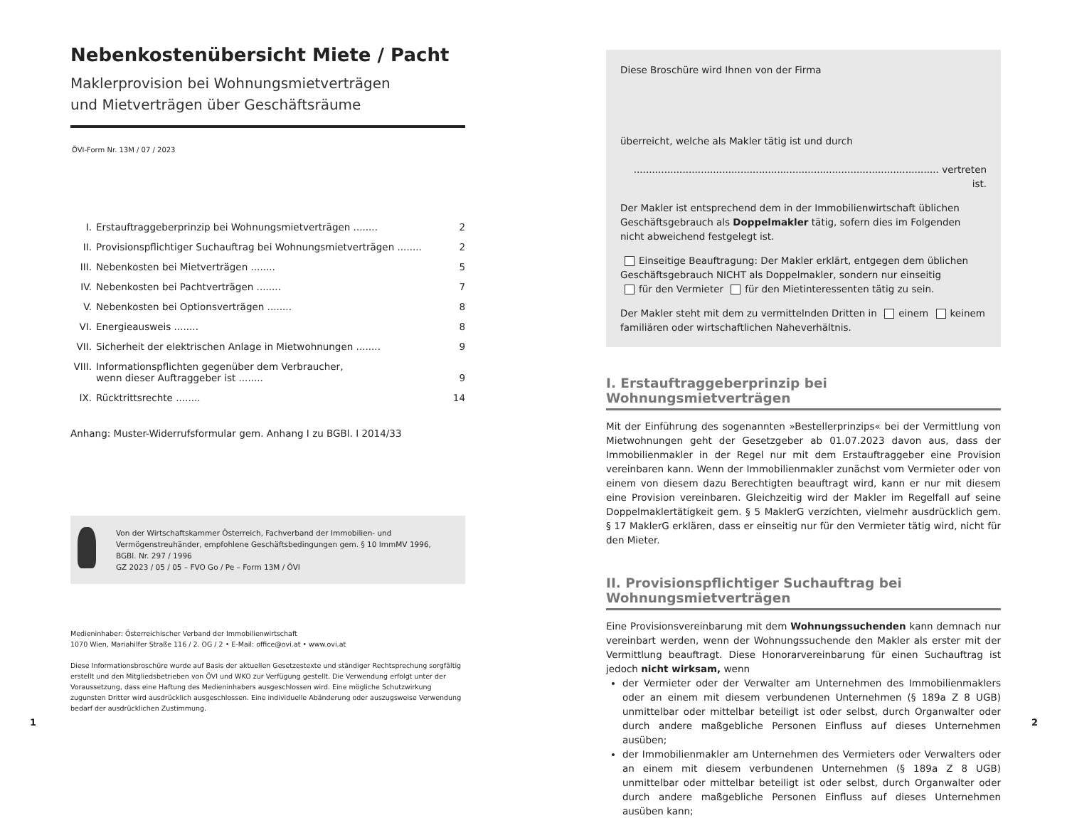Nebenkostenübersicht Miete / Pacht
Maklerprovision bei Wohnungsmietverträgen
und Mietverträgen über Geschäftsräume
ÖVI-Form Nr. 13M / 07 / 2023
I. Erstauftraggeberprinzip bei Wohnungsmietverträgen ........ 2
II. Provisionspflichtiger Suchauftrag bei Wohnungsmietverträgen ........ 2
III. Nebenkosten bei Mietverträgen ........ 5
IV. Nebenkosten bei Pachtverträgen ........ 7
V. Nebenkosten bei Optionsverträgen ........ 8
VI. Energieausweis ........ 8
VII. Sicherheit der elektrischen Anlage in Mietwohnungen ........ 9
VIII. Informationspflichten gegenüber dem Verbraucher,
wenn dieser Auftraggeber ist ........
9
IX. Rücktrittsrechte ........ 14
Anhang: Muster-Widerrufsformular gem. Anhang I zu BGBl. I 2014/33
Von der Wirtschaftskammer Österreich, Fachverband der Immobilien- und Vermögenstreuhänder, empfohlene Geschäftsbedingungen gem. § 10 ImmMV 1996, BGBl. Nr. 297 / 1996
GZ 2023 / 05 / 05 – FVO Go / Pe – Form 13M / ÖVI
Medieninhaber: Österreichischer Verband der Immobilienwirtschaft
1070 Wien, Mariahilfer Straße 116 / 2. OG / 2 • E-Mail: office@ovi.at • www.ovi.at
Diese Informationsbroschüre wurde auf Basis der aktuellen Gesetzestexte und ständiger Rechtsprechung sorgfältig erstellt und den Mitgliedsbetrieben von ÖVI und WKO zur Verfügung gestellt. Die Verwendung erfolgt unter der Voraussetzung, dass eine Haftung des Medieninhabers ausgeschlossen wird. Eine mögliche Schutzwirkung zugunsten Dritter wird ausdrücklich ausgeschlossen. Eine individuelle Abänderung oder auszugsweise Verwendung bedarf der ausdrücklichen Zustimmung.
Diese Broschüre wird Ihnen von der Firma
überreicht, welche als Makler tätig ist und durch
.................................................................................................... vertreten ist.
Der Makler ist entsprechend dem in der Immobilienwirtschaft üblichen Geschäftsgebrauch als Doppelmakler tätig, sofern dies im Folgenden nicht abweichend festgelegt ist.
Einseitige Beauftragung: Der Makler erklärt, entgegen dem üblichen Geschäftsgebrauch NICHT als Doppelmakler, sondern nur einseitig
für den Vermieter für den Mietinteressenten tätig zu sein.
Der Makler steht mit dem zu vermittelnden Dritten in einem keinem familiären oder wirtschaftlichen Naheverhältnis.
I. Erstauftraggeberprinzip bei Wohnungsmietverträgen
Mit der Einführung des sogenannten »Bestellerprinzips« bei der Vermittlung von Mietwohnungen geht der Gesetzgeber ab 01.07.2023 davon aus, dass der Immobilienmakler in der Regel nur mit dem Erstauftraggeber eine Provision vereinbaren kann. Wenn der Immobilienmakler zunächst vom Vermieter oder von einem von diesem dazu Berechtigten beauftragt wird, kann er nur mit diesem eine Provision vereinbaren. Gleichzeitig wird der Makler im Regelfall auf seine Doppelmaklertätigkeit gem. § 5 MaklerG verzichten, vielmehr ausdrücklich gem. § 17 MaklerG erklären, dass er einseitig nur für den Vermieter tätig wird, nicht für den Mieter.
II. Provisionspflichtiger Suchauftrag bei Wohnungsmietverträgen
Eine Provisionsvereinbarung mit dem Wohnungssuchenden kann demnach nur vereinbart werden, wenn der Wohnungssuchende den Makler als erster mit der Vermittlung beauftragt. Diese Honorarvereinbarung für einen Suchauftrag ist jedoch nicht wirksam, wenn
der Vermieter oder der Verwalter am Unternehmen des Immobilienmaklers oder an einem mit diesem verbundenen Unternehmen (§ 189a Z 8 UGB) unmittelbar oder mittelbar beteiligt ist oder selbst, durch Organwalter oder durch andere maßgebliche Personen Einfluss auf dieses Unternehmen ausüben;
der Immobilienmakler am Unternehmen des Vermieters oder Verwalters oder an einem mit diesem verbundenen Unternehmen (§ 189a Z 8 UGB) unmittelbar oder mittelbar beteiligt ist oder selbst, durch Organwalter oder durch andere maßgebliche Personen Einfluss auf dieses Unternehmen ausüben kann;
1 2